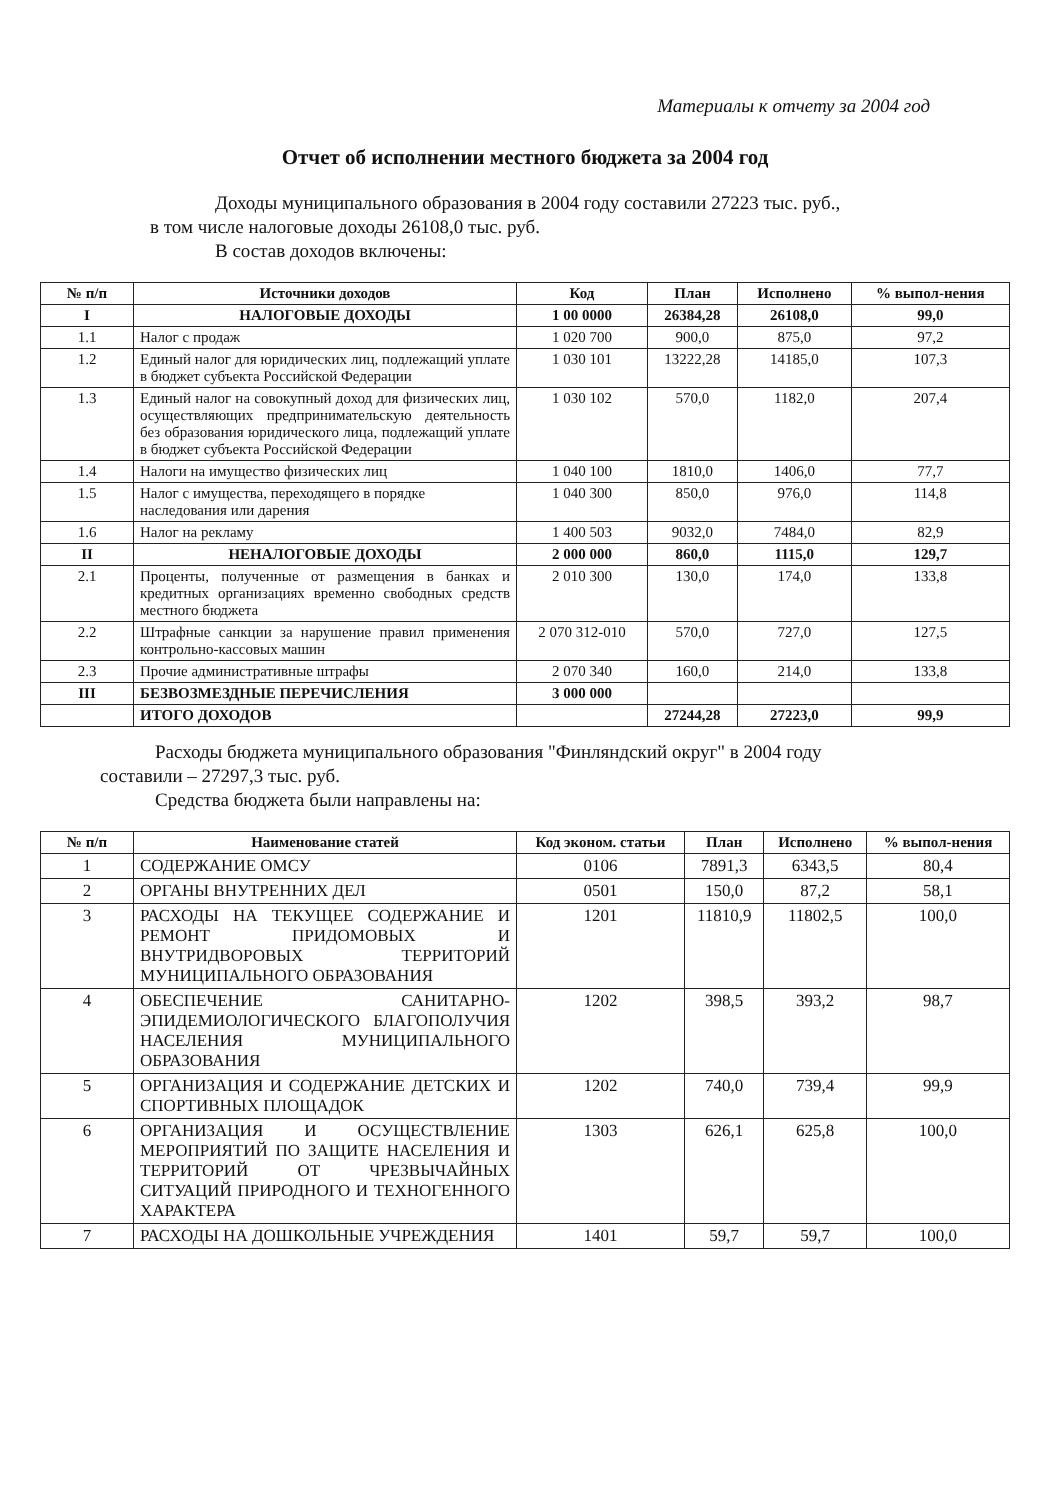Материалы к отчету за 2004 год
Отчет об исполнении местного бюджета за 2004 год
Доходы муниципального образования в 2004 году составили 27223 тыс. руб.,
в том числе налоговые доходы 26108,0 тыс. руб.
В состав доходов включены:
| № п/п | Источники доходов | Код | План | Исполнено | % выпол-нения |
| --- | --- | --- | --- | --- | --- |
| I | НАЛОГОВЫЕ ДОХОДЫ | 1 00 0000 | 26384,28 | 26108,0 | 99,0 |
| 1.1 | Налог с продаж | 1 020 700 | 900,0 | 875,0 | 97,2 |
| 1.2 | Единый налог для юридических лиц, подлежащий уплате в бюджет субъекта Российской Федерации | 1 030 101 | 13222,28 | 14185,0 | 107,3 |
| 1.3 | Единый налог на совокупный доход для физических лиц, осуществляющих предпринимательскую деятельность без образования юридического лица, подлежащий уплате в бюджет субъекта Российской Федерации | 1 030 102 | 570,0 | 1182,0 | 207,4 |
| 1.4 | Налоги на имущество физических лиц | 1 040 100 | 1810,0 | 1406,0 | 77,7 |
| 1.5 | Налог с имущества, переходящего в порядке наследования или дарения | 1 040 300 | 850,0 | 976,0 | 114,8 |
| 1.6 | Налог на рекламу | 1 400 503 | 9032,0 | 7484,0 | 82,9 |
| II | НЕНАЛОГОВЫЕ ДОХОДЫ | 2 000 000 | 860,0 | 1115,0 | 129,7 |
| 2.1 | Проценты, полученные от размещения в банках и кредитных организациях временно свободных средств местного бюджета | 2 010 300 | 130,0 | 174,0 | 133,8 |
| 2.2 | Штрафные санкции за нарушение правил применения контрольно-кассовых машин | 2 070 312-010 | 570,0 | 727,0 | 127,5 |
| 2.3 | Прочие административные штрафы | 2 070 340 | 160,0 | 214,0 | 133,8 |
| III | БЕЗВОЗМЕЗДНЫЕ ПЕРЕЧИСЛЕНИЯ | 3 000 000 | | | |
| | ИТОГО ДОХОДОВ | | 27244,28 | 27223,0 | 99,9 |
Расходы бюджета муниципального образования "Финляндский округ" в 2004 году
составили – 27297,3 тыс. руб.
Средства бюджета были направлены на:
| № п/п | Наименование статей | Код эконом. статьи | План | Исполнено | % выпол-нения |
| --- | --- | --- | --- | --- | --- |
| 1 | СОДЕРЖАНИЕ ОМСУ | 0106 | 7891,3 | 6343,5 | 80,4 |
| 2 | ОРГАНЫ ВНУТРЕННИХ ДЕЛ | 0501 | 150,0 | 87,2 | 58,1 |
| 3 | РАСХОДЫ НА ТЕКУЩЕЕ СОДЕРЖАНИЕ И РЕМОНТ ПРИДОМОВЫХ И ВНУТРИДВОРОВЫХ ТЕРРИТОРИЙ МУНИЦИПАЛЬНОГО ОБРАЗОВАНИЯ | 1201 | 11810,9 | 11802,5 | 100,0 |
| 4 | ОБЕСПЕЧЕНИЕ САНИТАРНО-ЭПИДЕМИОЛОГИЧЕСКОГО БЛАГОПОЛУЧИЯ НАСЕЛЕНИЯ МУНИЦИПАЛЬНОГО ОБРАЗОВАНИЯ | 1202 | 398,5 | 393,2 | 98,7 |
| 5 | ОРГАНИЗАЦИЯ И СОДЕРЖАНИЕ ДЕТСКИХ И СПОРТИВНЫХ ПЛОЩАДОК | 1202 | 740,0 | 739,4 | 99,9 |
| 6 | ОРГАНИЗАЦИЯ И ОСУЩЕСТВЛЕНИЕ МЕРОПРИЯТИЙ ПО ЗАЩИТЕ НАСЕЛЕНИЯ И ТЕРРИТОРИЙ ОТ ЧРЕЗВЫЧАЙНЫХ СИТУАЦИЙ ПРИРОДНОГО И ТЕХНОГЕННОГО ХАРАКТЕРА | 1303 | 626,1 | 625,8 | 100,0 |
| 7 | РАСХОДЫ НА ДОШКОЛЬНЫЕ УЧРЕЖДЕНИЯ | 1401 | 59,7 | 59,7 | 100,0 |